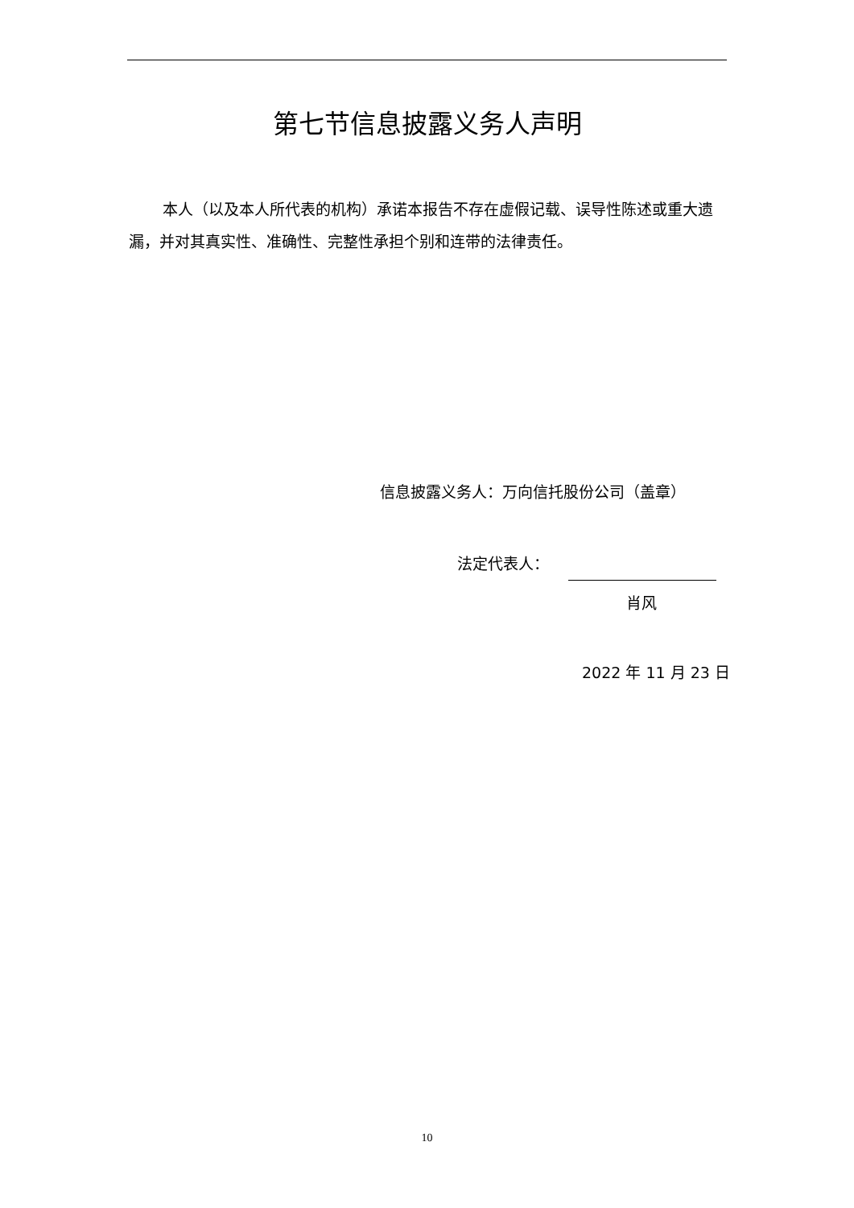第七节信息披露义务人声明
本人（以及本人所代表的机构）承诺本报告不存在虚假记载、误导性陈述或重大遗漏，并对其真实性、准确性、完整性承担个别和连带的法律责任。
信息披露义务人：万向信托股份公司（盖章）
法定代表人：
肖风
2022 年 11 月 23 日
10